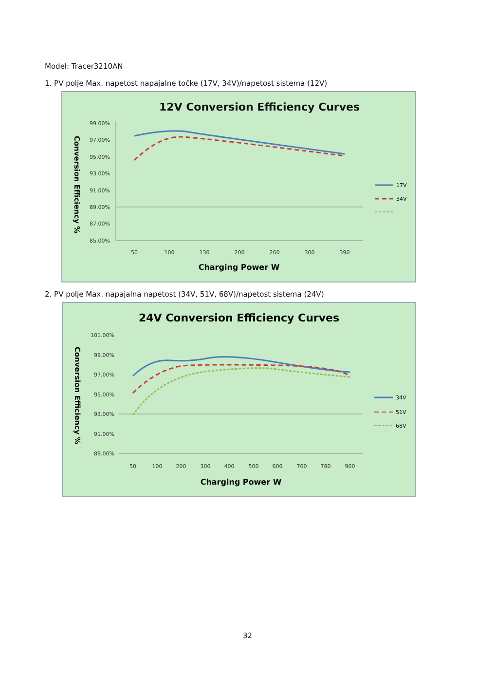Model: Tracer3210AN
1. PV polje Max. napetost napajalne točke (17V, 34V)/napetost sistema (12V)
12V Conversion Efficiency Curves
Conversion Efficiency %
99.00%
97.00%
95.00%
93.00%
91.00%
89.00%
87.00%
85.00%
50
100
130
200
260
300
390
Charging Power W
17V
34V
2. PV polje Max. napajalna napetost (34V, 51V, 68V)/napetost sistema (24V)
24V Conversion Efficiency Curves
Conversion Efficiency %
101.00%
99.00%
97.00%
95.00%
93.00%
91.00%
89.00%
50
100
200
300
400
500
600
700
780
900
Charging Power W
34V
51V
68V
32